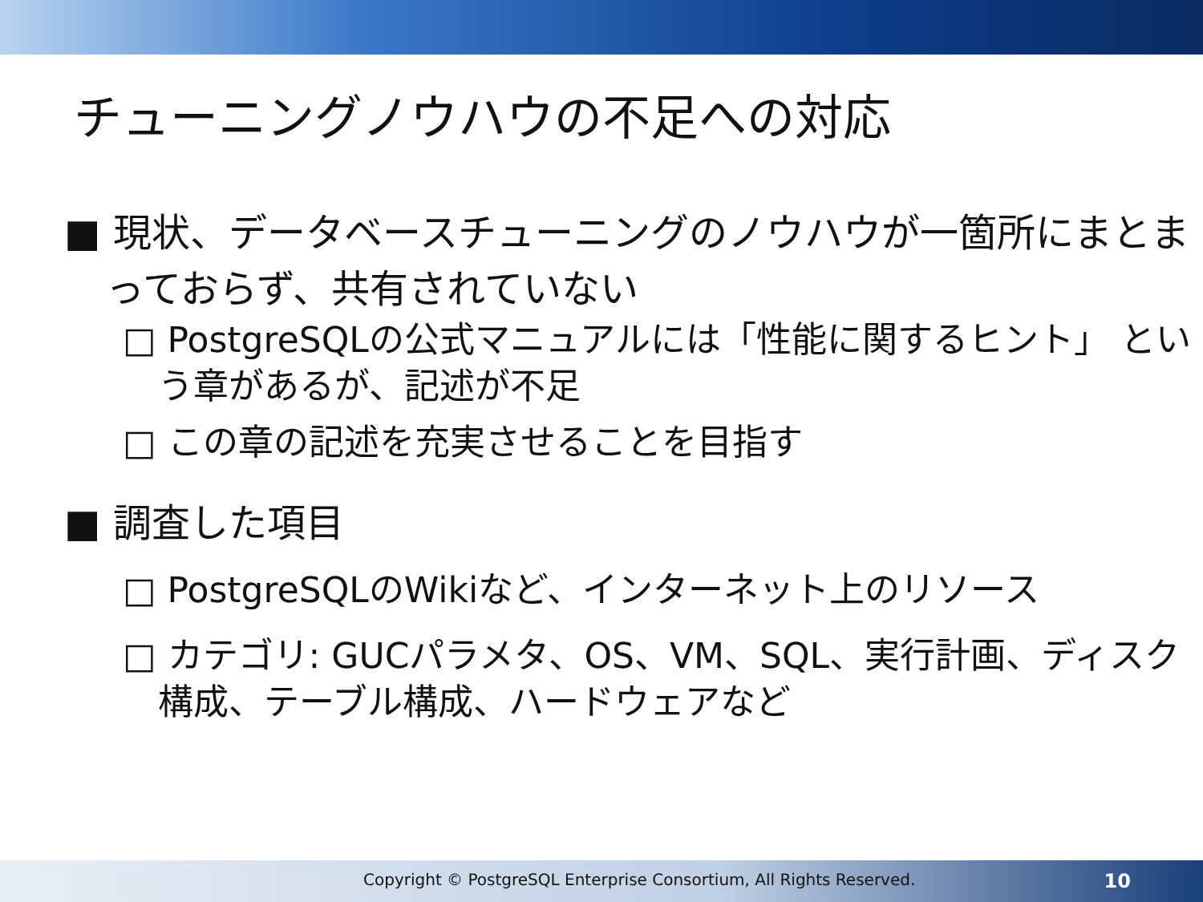チューニングノウハウの不足への対応
■ 現状、データベースチューニングのノウハウが一箇所にまとまっておらず、共有されていない
□ PostgreSQLの公式マニュアルには「性能に関するヒント」 という章があるが、記述が不足
□ この章の記述を充実させることを目指す
■ 調査した項目
□ PostgreSQLのWikiなど、インターネット上のリソース
□ カテゴリ: GUCパラメタ、OS、VM、SQL、実行計画、ディスク構成、テーブル構成、ハードウェアなど
Copyright © PostgreSQL Enterprise Consortium, All Rights Reserved. 10